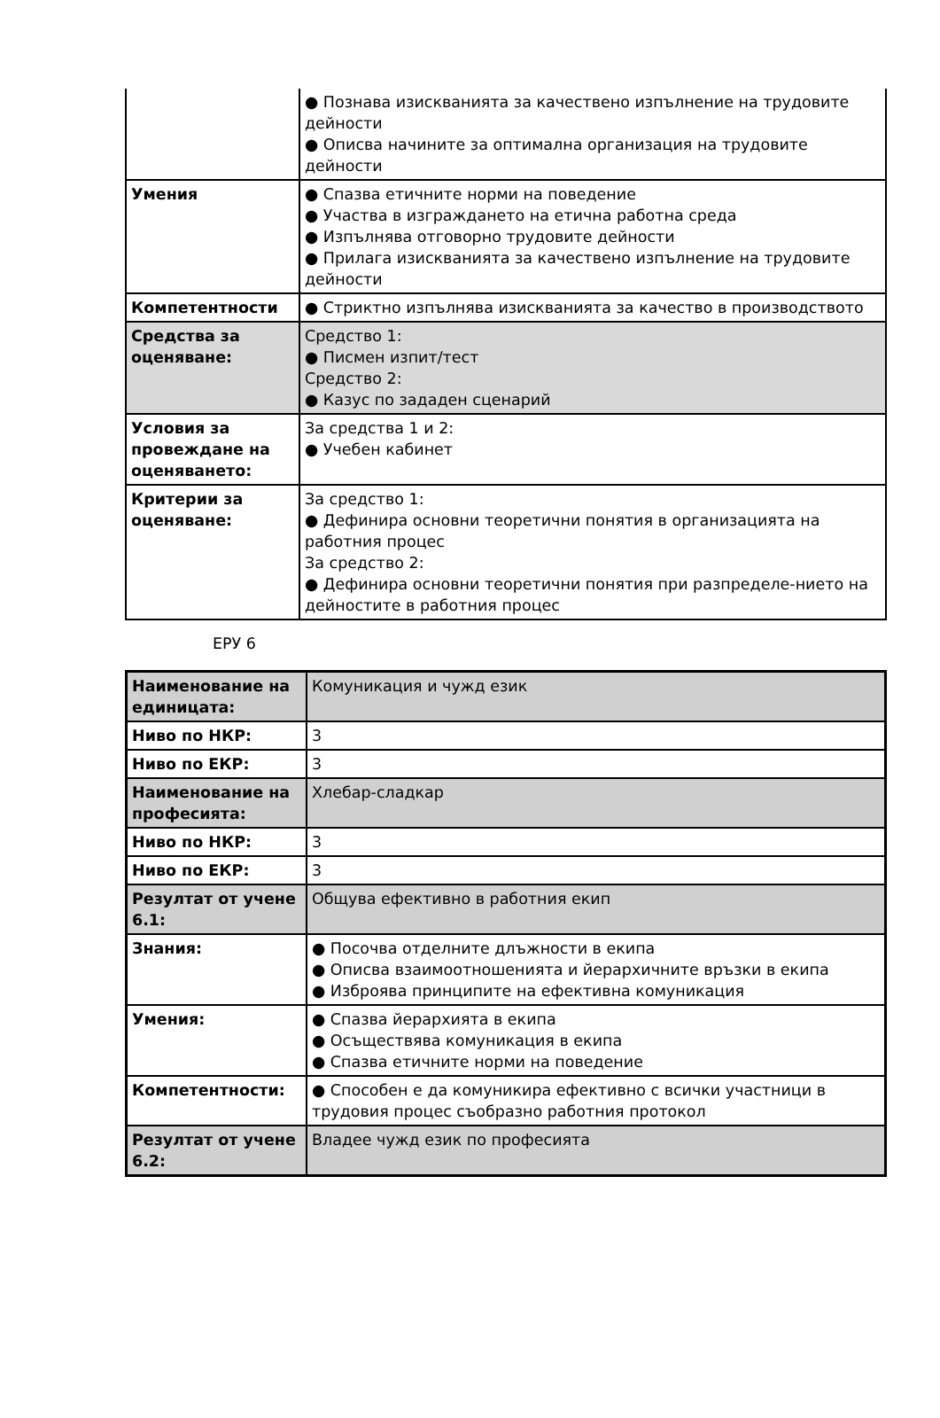| | ● Познава изискванията за качествено изпълнение на трудовите дейности ● Описва начините за оптимална организация на трудовите дейности |
| Умения | ● Спазва етичните норми на поведение ● Участва в изграждането на етична работна среда ● Изпълнява отговорно трудовите дейности ● Прилага изискванията за качествено изпълнение на трудовите дейности |
| Компетентности | ● Стриктно изпълнява изискванията за качество в производството |
| Средства за оценяване: | Средство 1: ● Писмен изпит/тест Средство 2: ● Казус по зададен сценарий |
| Условия за провеждане на оценяването: | За средства 1 и 2: ● Учебен кабинет |
| Критерии за оценяване: | За средство 1: ● Дефинира основни теоретични понятия в организацията на работния процес За средство 2: ● Дефинира основни теоретични понятия при разпределе-нието на дейностите в работния процес |
ЕРУ 6
| Наименование на единицата: | Комуникация и чужд език |
| Ниво по НКР: | 3 |
| Ниво по ЕКР: | 3 |
| Наименование на професията: | Хлебар-сладкар |
| Ниво по НКР: | 3 |
| Ниво по ЕКР: | 3 |
| Резултат от учене 6.1: | Общува ефективно в работния екип |
| Знания: | ● Посочва отделните длъжности в екипа ● Описва взаимоотношенията и йерархичните връзки в екипа ● Изброява принципите на ефективна комуникация |
| Умения: | ● Спазва йерархията в екипа ● Осъществява комуникация в екипа ● Спазва етичните норми на поведение |
| Компетентности: | ● Способен е да комуникира ефективно с всички участници в трудовия процес съобразно работния протокол |
| Резултат от учене 6.2: | Владее чужд език по професията |